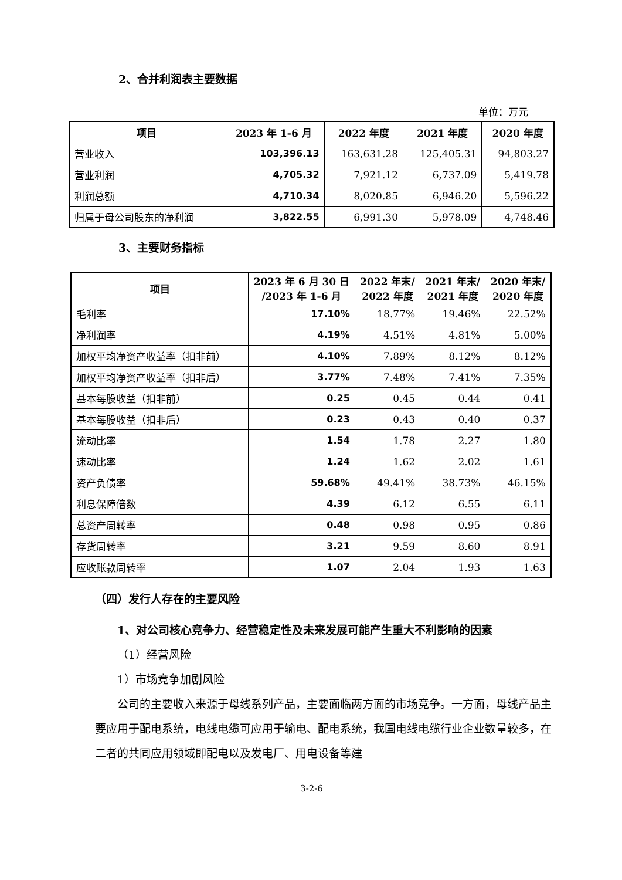2、合并利润表主要数据
单位：万元
| 项目 | 2023 年 1-6 月 | 2022 年度 | 2021 年度 | 2020 年度 |
| --- | --- | --- | --- | --- |
| 营业收入 | 103,396.13 | 163,631.28 | 125,405.31 | 94,803.27 |
| 营业利润 | 4,705.32 | 7,921.12 | 6,737.09 | 5,419.78 |
| 利润总额 | 4,710.34 | 8,020.85 | 6,946.20 | 5,596.22 |
| 归属于母公司股东的净利润 | 3,822.55 | 6,991.30 | 5,978.09 | 4,748.46 |
3、主要财务指标
| 项目 | 2023 年 6 月 30 日 /2023 年 1-6 月 | 2022 年末/ 2022 年度 | 2021 年末/ 2021 年度 | 2020 年末/ 2020 年度 |
| --- | --- | --- | --- | --- |
| 毛利率 | 17.10% | 18.77% | 19.46% | 22.52% |
| 净利润率 | 4.19% | 4.51% | 4.81% | 5.00% |
| 加权平均净资产收益率（扣非前） | 4.10% | 7.89% | 8.12% | 8.12% |
| 加权平均净资产收益率（扣非后） | 3.77% | 7.48% | 7.41% | 7.35% |
| 基本每股收益（扣非前） | 0.25 | 0.45 | 0.44 | 0.41 |
| 基本每股收益（扣非后） | 0.23 | 0.43 | 0.40 | 0.37 |
| 流动比率 | 1.54 | 1.78 | 2.27 | 1.80 |
| 速动比率 | 1.24 | 1.62 | 2.02 | 1.61 |
| 资产负债率 | 59.68% | 49.41% | 38.73% | 46.15% |
| 利息保障倍数 | 4.39 | 6.12 | 6.55 | 6.11 |
| 总资产周转率 | 0.48 | 0.98 | 0.95 | 0.86 |
| 存货周转率 | 3.21 | 9.59 | 8.60 | 8.91 |
| 应收账款周转率 | 1.07 | 2.04 | 1.93 | 1.63 |
（四）发行人存在的主要风险
1、对公司核心竞争力、经营稳定性及未来发展可能产生重大不利影响的因素
（1）经营风险
1）市场竞争加剧风险
公司的主要收入来源于母线系列产品，主要面临两方面的市场竞争。一方面，母线产品主要应用于配电系统，电线电缆可应用于输电、配电系统，我国电线电缆行业企业数量较多，在二者的共同应用领域即配电以及发电厂、用电设备等建
3-2-6